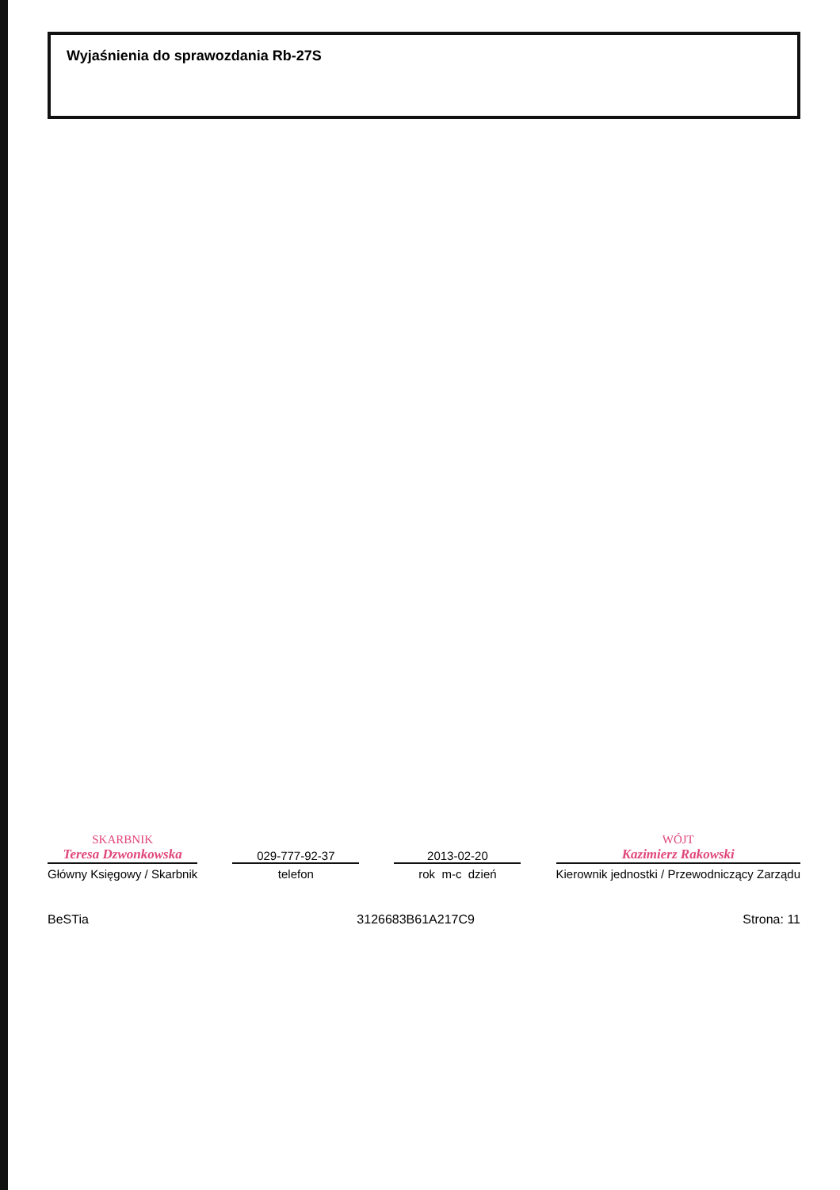Wyjaśnienia do sprawozdania Rb-27S
SKARBNIK
Teresa Dzwonkowska
Główny Księgowy / Skarbnik
029-777-92-37
telefon
2013-02-20
rok m-c dzień
WÓJT
Kazimierz Rakowski
Kierownik jednostki / Przewodniczący Zarządu
BeSTia 3126683B61A217C9 Strona: 11